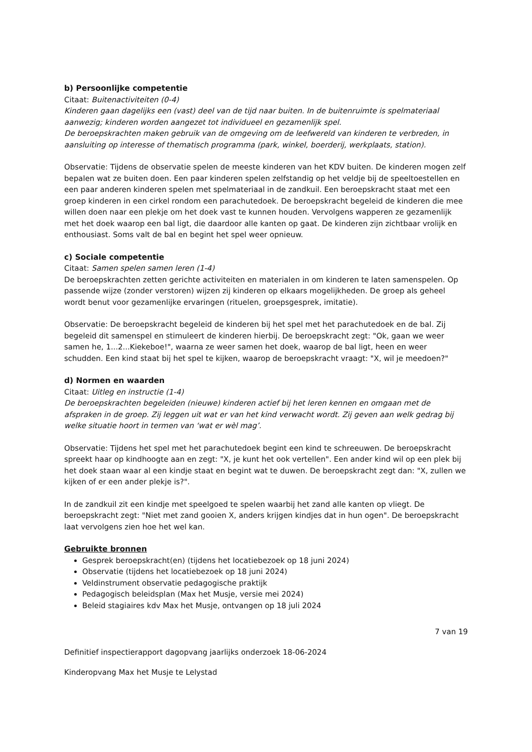b) Persoonlijke competentie
Citaat: Buitenactiviteiten (0-4)
Kinderen gaan dagelijks een (vast) deel van de tijd naar buiten. In de buitenruimte is spelmateriaal aanwezig; kinderen worden aangezet tot individueel en gezamenlijk spel.
De beroepskrachten maken gebruik van de omgeving om de leefwereld van kinderen te verbreden, in aansluiting op interesse of thematisch programma (park, winkel, boerderij, werkplaats, station).
Observatie: Tijdens de observatie spelen de meeste kinderen van het KDV buiten. De kinderen mogen zelf bepalen wat ze buiten doen. Een paar kinderen spelen zelfstandig op het veldje bij de speeltoestellen en een paar anderen kinderen spelen met spelmateriaal in de zandkuil. Een beroepskracht staat met een groep kinderen in een cirkel rondom een parachutedoek. De beroepskracht begeleid de kinderen die mee willen doen naar een plekje om het doek vast te kunnen houden. Vervolgens wapperen ze gezamenlijk met het doek waarop een bal ligt, die daardoor alle kanten op gaat. De kinderen zijn zichtbaar vrolijk en enthousiast. Soms valt de bal en begint het spel weer opnieuw.
c) Sociale competentie
Citaat: Samen spelen samen leren (1-4)
De beroepskrachten zetten gerichte activiteiten en materialen in om kinderen te laten samenspelen. Op passende wijze (zonder verstoren) wijzen zij kinderen op elkaars mogelijkheden. De groep als geheel wordt benut voor gezamenlijke ervaringen (rituelen, groepsgesprek, imitatie).
Observatie: De beroepskracht begeleid de kinderen bij het spel met het parachutedoek en de bal. Zij begeleid dit samenspel en stimuleert de kinderen hierbij. De beroepskracht zegt: "Ok, gaan we weer samen he, 1...2...Kiekeboe!", waarna ze weer samen het doek, waarop de bal ligt, heen en weer schudden. Een kind staat bij het spel te kijken, waarop de beroepskracht vraagt: "X, wil je meedoen?"
d) Normen en waarden
Citaat: Uitleg en instructie (1-4)
De beroepskrachten begeleiden (nieuwe) kinderen actief bij het leren kennen en omgaan met de afspraken in de groep. Zij leggen uit wat er van het kind verwacht wordt. Zij geven aan welk gedrag bij welke situatie hoort in termen van ‘wat er wèl mag’.
Observatie: Tijdens het spel met het parachutedoek begint een kind te schreeuwen. De beroepskracht spreekt haar op kindhoogte aan en zegt: "X, je kunt het ook vertellen". Een ander kind wil op een plek bij het doek staan waar al een kindje staat en begint wat te duwen. De beroepskracht zegt dan: "X, zullen we kijken of er een ander plekje is?".
In de zandkuil zit een kindje met speelgoed te spelen waarbij het zand alle kanten op vliegt. De beroepskracht zegt: "Niet met zand gooien X, anders krijgen kindjes dat in hun ogen". De beroepskracht laat vervolgens zien hoe het wel kan.
Gebruikte bronnen
Gesprek beroepskracht(en) (tijdens het locatiebezoek op 18 juni 2024)
Observatie (tijdens het locatiebezoek op 18 juni 2024)
Veldinstrument observatie pedagogische praktijk
Pedagogisch beleidsplan (Max het Musje, versie mei 2024)
Beleid stagiaires kdv Max het Musje, ontvangen op 18 juli 2024
7 van 19
Definitief inspectierapport dagopvang jaarlijks onderzoek 18-06-2024
Kinderopvang Max het Musje te Lelystad